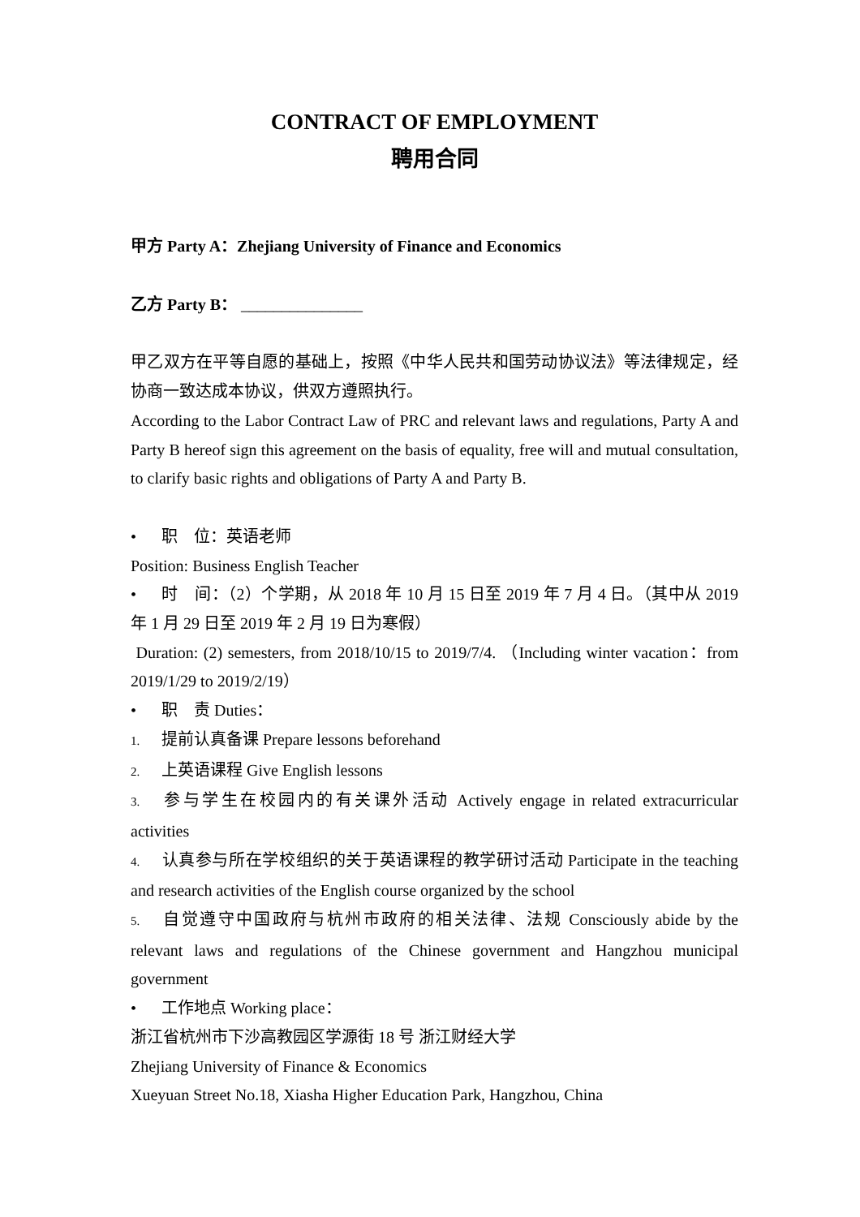CONTRACT OF EMPLOYMENT
聘用合同
甲方 Party A：Zhejiang University of Finance and Economics
乙方 Party B： _______________
甲乙双方在平等自愿的基础上，按照《中华人民共和国劳动协议法》等法律规定，经协商一致达成本协议，供双方遵照执行。
According to the Labor Contract Law of PRC and relevant laws and regulations, Party A and Party B hereof sign this agreement on the basis of equality, free will and mutual consultation, to clarify basic rights and obligations of Party A and Party B.
• 职　位：英语老师
Position: Business English Teacher
• 时　间：（2）个学期，从 2018 年 10 月 15 日至 2019 年 7 月 4 日。（其中从 2019 年 1 月 29 日至 2019 年 2 月 19 日为寒假）
Duration: (2) semesters, from 2018/10/15 to 2019/7/4. （Including winter vacation：from 2019/1/29 to 2019/2/19）
• 职　责 Duties：
1. 提前认真备课 Prepare lessons beforehand
2. 上英语课程 Give English lessons
3. 参与学生在校园内的有关课外活动 Actively engage in related extracurricular activities
4. 认真参与所在学校组织的关于英语课程的教学研讨活动 Participate in the teaching and research activities of the English course organized by the school
5. 自觉遵守中国政府与杭州市政府的相关法律、法规 Consciously abide by the relevant laws and regulations of the Chinese government and Hangzhou municipal government
• 工作地点 Working place：
浙江省杭州市下沙高教园区学源街 18 号 浙江财经大学
Zhejiang University of Finance & Economics
Xueyuan Street No.18, Xiasha Higher Education Park, Hangzhou, China